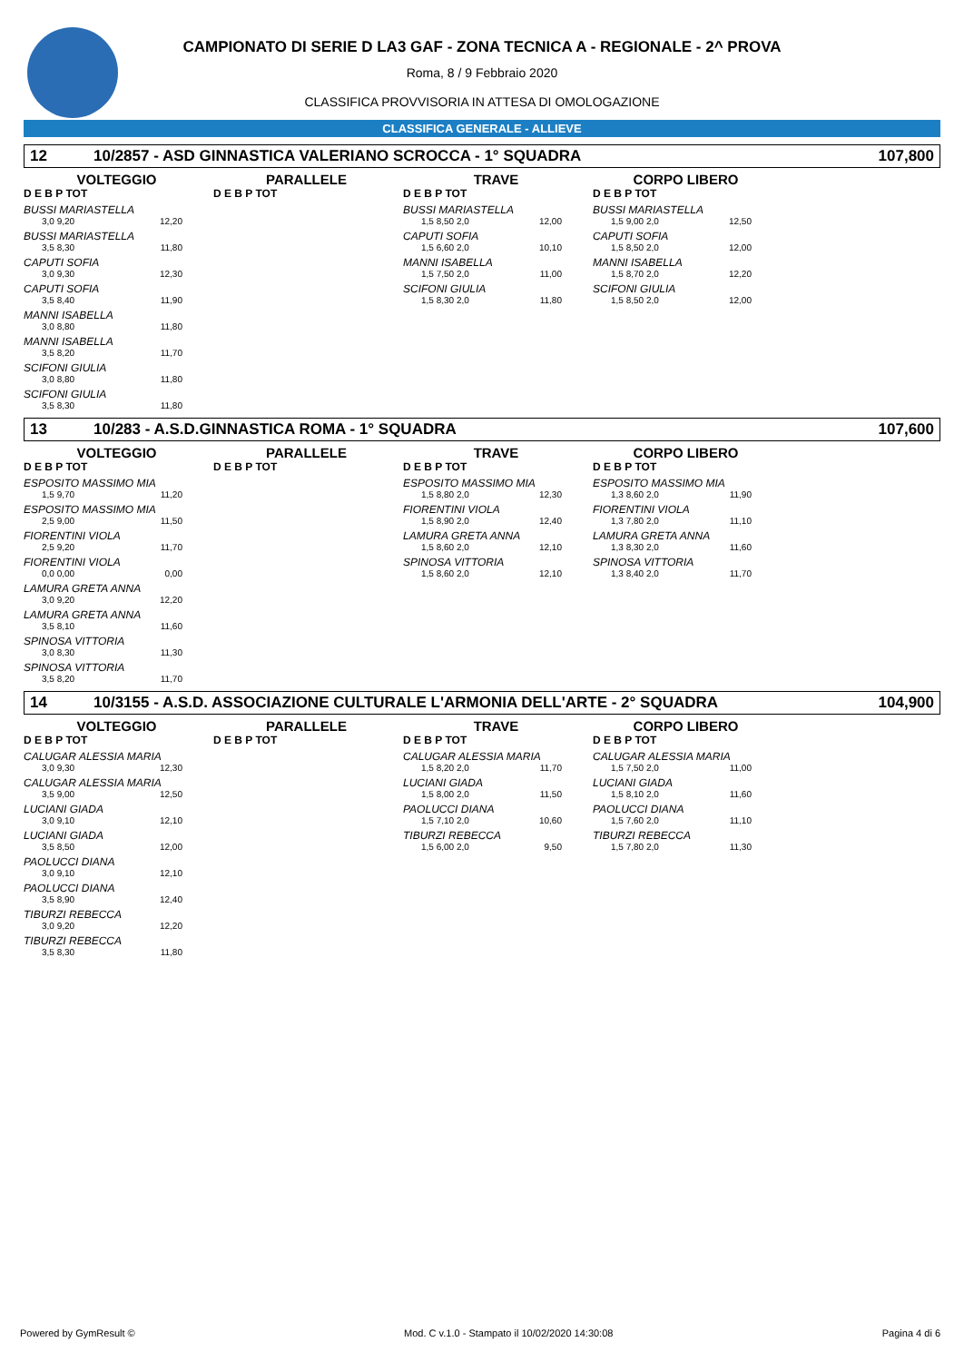CAMPIONATO DI SERIE D LA3 GAF - ZONA TECNICA A - REGIONALE - 2^ PROVA
Roma, 8 / 9 Febbraio 2020
CLASSIFICA PROVVISORIA IN ATTESA DI OMOLOGAZIONE
CLASSIFICA GENERALE - ALLIEVE
12 10/2857 - ASD GINNASTICA VALERIANO SCROCCA - 1° SQUADRA 107,800
VOLTEGGIO
D E B P TOT
BUSSI MARIASTELLA
3,0 9,20 12,20
BUSSI MARIASTELLA
3,5 8,30 11,80
CAPUTI SOFIA
3,0 9,30 12,30
CAPUTI SOFIA
3,5 8,40 11,90
MANNI ISABELLA
3,0 8,80 11,80
MANNI ISABELLA
3,5 8,20 11,70
SCIFONI GIULIA
3,0 8,80 11,80
SCIFONI GIULIA
3,5 8,30 11,80
PARALLELE
D E B P TOT
TRAVE
D E B P TOT
BUSSI MARIASTELLA
1,5 8,50 2,0 12,00
CAPUTI SOFIA
1,5 6,60 2,0 10,10
MANNI ISABELLA
1,5 7,50 2,0 11,00
SCIFONI GIULIA
1,5 8,30 2,0 11,80
CORPO LIBERO
D E B P TOT
BUSSI MARIASTELLA
1,5 9,00 2,0 12,50
CAPUTI SOFIA
1,5 8,50 2,0 12,00
MANNI ISABELLA
1,5 8,70 2,0 12,20
SCIFONI GIULIA
1,5 8,50 2,0 12,00
13 10/283 - A.S.D.GINNASTICA ROMA - 1° SQUADRA 107,600
VOLTEGGIO
D E B P TOT
ESPOSITO MASSIMO MIA
1,5 9,70 11,20
ESPOSITO MASSIMO MIA
2,5 9,00 11,50
FIORENTINI VIOLA
2,5 9,20 11,70
FIORENTINI VIOLA
0,0 0,00 0,00
LAMURA GRETA ANNA
3,0 9,20 12,20
LAMURA GRETA ANNA
3,5 8,10 11,60
SPINOSA VITTORIA
3,0 8,30 11,30
SPINOSA VITTORIA
3,5 8,20 11,70
PARALLELE
D E B P TOT
TRAVE
D E B P TOT
ESPOSITO MASSIMO MIA
1,5 8,80 2,0 12,30
FIORENTINI VIOLA
1,5 8,90 2,0 12,40
LAMURA GRETA ANNA
1,5 8,60 2,0 12,10
SPINOSA VITTORIA
1,5 8,60 2,0 12,10
CORPO LIBERO
D E B P TOT
ESPOSITO MASSIMO MIA
1,3 8,60 2,0 11,90
FIORENTINI VIOLA
1,3 7,80 2,0 11,10
LAMURA GRETA ANNA
1,3 8,30 2,0 11,60
SPINOSA VITTORIA
1,3 8,40 2,0 11,70
14 10/3155 - A.S.D. ASSOCIAZIONE CULTURALE L'ARMONIA DELL'ARTE - 2° SQUADRA 104,900
VOLTEGGIO
D E B P TOT
CALUGAR ALESSIA MARIA
3,0 9,30 12,30
CALUGAR ALESSIA MARIA
3,5 9,00 12,50
LUCIANI GIADA
3,0 9,10 12,10
LUCIANI GIADA
3,5 8,50 12,00
PAOLUCCI DIANA
3,0 9,10 12,10
PAOLUCCI DIANA
3,5 8,90 12,40
TIBURZI REBECCA
3,0 9,20 12,20
TIBURZI REBECCA
3,5 8,30 11,80
PARALLELE
D E B P TOT
TRAVE
D E B P TOT
CALUGAR ALESSIA MARIA
1,5 8,20 2,0 11,70
LUCIANI GIADA
1,5 8,00 2,0 11,50
PAOLUCCI DIANA
1,5 7,10 2,0 10,60
TIBURZI REBECCA
1,5 6,00 2,0 9,50
CORPO LIBERO
D E B P TOT
CALUGAR ALESSIA MARIA
1,5 7,50 2,0 11,00
LUCIANI GIADA
1,5 8,10 2,0 11,60
PAOLUCCI DIANA
1,5 7,60 2,0 11,10
TIBURZI REBECCA
1,5 7,80 2,0 11,30
Powered by GymResult © Mod. C v.1.0 - Stampato il 10/02/2020 14:30:08 Pagina 4 di 6